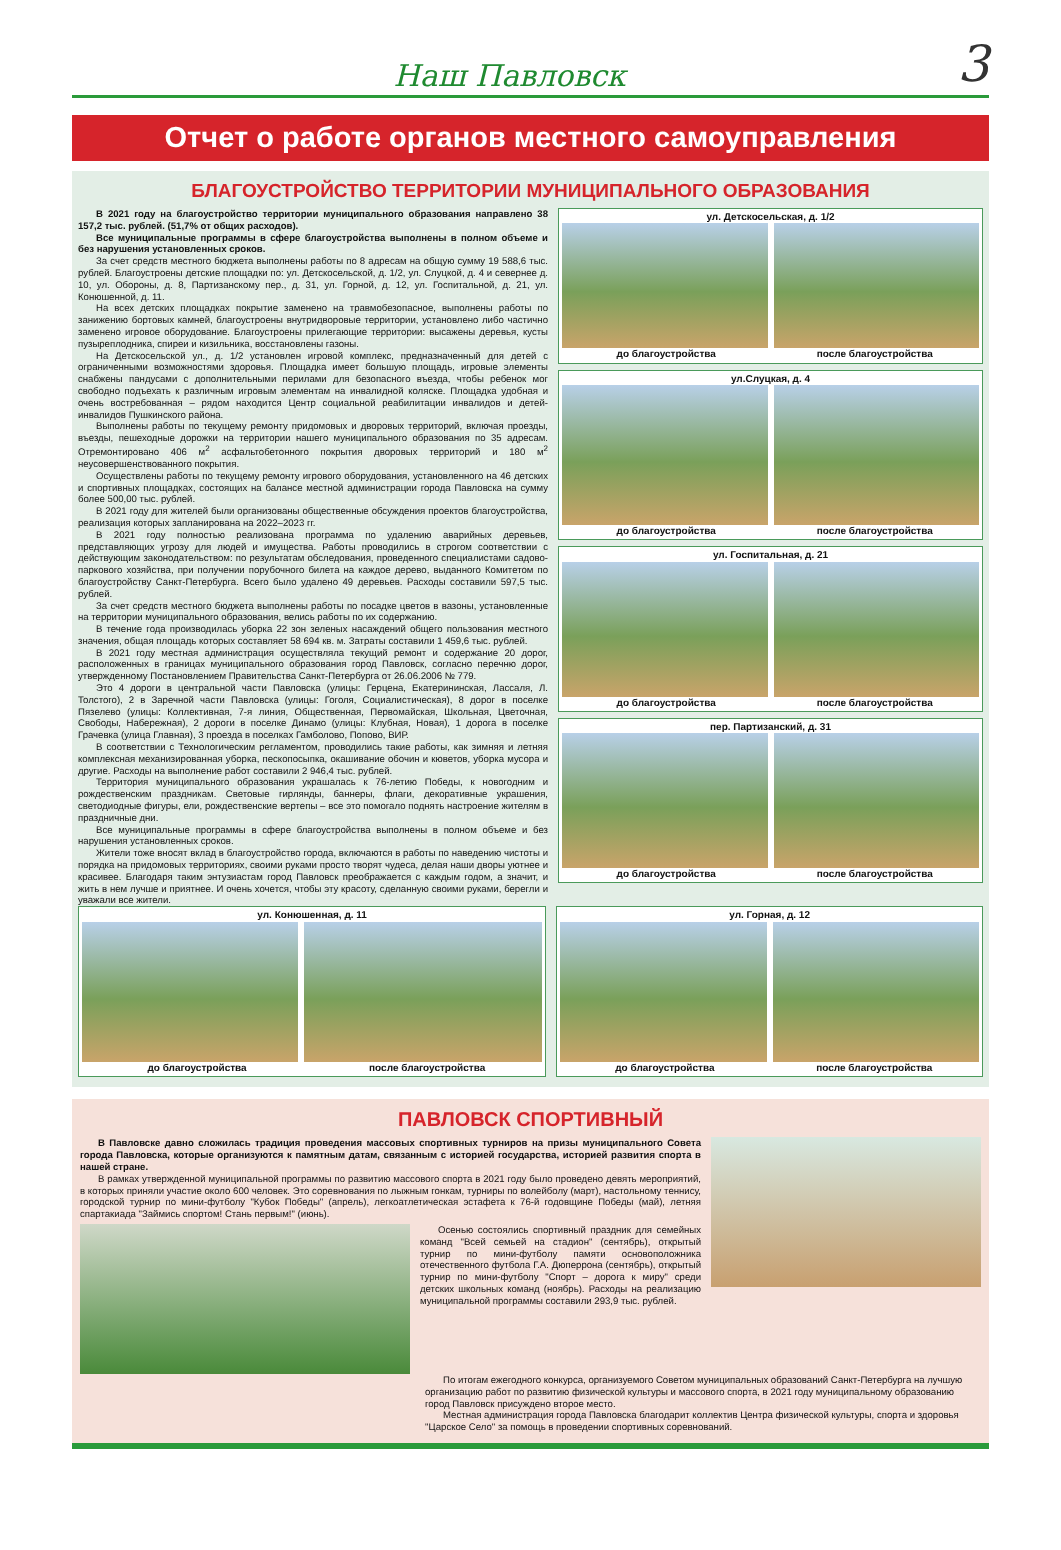Наш Павловск
3
Отчет о работе органов местного самоуправления
БЛАГОУСТРОЙСТВО ТЕРРИТОРИИ МУНИЦИПАЛЬНОГО ОБРАЗОВАНИЯ
В 2021 году на благоустройство территории муниципального образования направлено 38 157,2 тыс. рублей. (51,7% от общих расходов).
Все муниципальные программы в сфере благоустройства выполнены в полном объеме и без нарушения установленных сроков.
За счет средств местного бюджета выполнены работы по 8 адресам на общую сумму 19 588,6 тыс. рублей. Благоустроены детские площадки по: ул. Детскосельской, д. 1/2, ул. Слуцкой, д. 4 и севернее д. 10, ул. Обороны, д. 8, Партизанскому пер., д. 31, ул. Горной, д. 12, ул. Госпитальной, д. 21, ул. Конюшенной, д. 11.
На всех детских площадках покрытие заменено на травмобезопасное, выполнены работы по занижению бортовых камней, благоустроены внутридворовые территории, установлено либо частично заменено игровое оборудование. Благоустроены прилегающие территории: высажены деревья, кусты пузыреплодника, спиреи и кизильника, восстановлены газоны.
На Детскосельской ул., д. 1/2 установлен игровой комплекс, предназначенный для детей с ограниченными возможностями здоровья. Площадка имеет большую площадь, игровые элементы снабжены пандусами с дополнительными перилами для безопасного въезда, чтобы ребенок мог свободно подъехать к различным игровым элементам на инвалидной коляске. Площадка удобная и очень востребованная – рядом находится Центр социальной реабилитации инвалидов и детей-инвалидов Пушкинского района.
Выполнены работы по текущему ремонту придомовых и дворовых территорий, включая проезды, въезды, пешеходные дорожки на территории нашего муниципального образования по 35 адресам. Отремонтировано 406 м<sup>2</sup> асфальтобетонного покрытия дворовых территорий и 180 м<sup>2</sup> неусовершенствованного покрытия.
Осуществлены работы по текущему ремонту игрового оборудования, установленного на 46 детских и спортивных площадках, состоящих на балансе местной администрации города Павловска на сумму более 500,00 тыс. рублей.
В 2021 году для жителей были организованы общественные обсуждения проектов благоустройства, реализация которых запланирована на 2022–2023 гг.
В 2021 году полностью реализована программа по удалению аварийных деревьев, представляющих угрозу для людей и имущества. Работы проводились в строгом соответствии с действующим законодательством: по результатам обследования, проведенного специалистами садово-паркового хозяйства, при получении порубочного билета на каждое дерево, выданного Комитетом по благоустройству Санкт-Петербурга. Всего было удалено 49 деревьев. Расходы составили 597,5 тыс. рублей.
За счет средств местного бюджета выполнены работы по посадке цветов в вазоны, установленные на территории муниципального образования, велись работы по их содержанию.
В течение года производилась уборка 22 зон зеленых насаждений общего пользования местного значения, общая площадь которых составляет 58 694 кв. м. Затраты составили 1 459,6 тыс. рублей.
В 2021 году местная администрация осуществляла текущий ремонт и содержание 20 дорог, расположенных в границах муниципального образования город Павловск, согласно перечню дорог, утвержденному Постановлением Правительства Санкт-Петербурга от 26.06.2006 № 779.
Это 4 дороги в центральной части Павловска (улицы: Герцена, Екатерининская, Лассаля, Л. Толстого), 2 в Заречной части Павловска (улицы: Гоголя, Социалистическая), 8 дорог в поселке Пязелево (улицы: Коллективная, 7-я линия, Общественная, Первомайская, Школьная, Цветочная, Свободы, Набережная), 2 дороги в поселке Динамо (улицы: Клубная, Новая), 1 дорога в поселке Грачевка (улица Главная), 3 проезда в поселках Гамболово, Попово, ВИР.
В соответствии с Технологическим регламентом, проводились такие работы, как зимняя и летняя комплексная механизированная уборка, пескопосыпка, окашивание обочин и кюветов, уборка мусора и другие. Расходы на выполнение работ составили 2 946,4 тыс. рублей.
Территория муниципального образования украшалась к 76-летию Победы, к новогодним и рождественским праздникам. Световые гирлянды, баннеры, флаги, декоративные украшения, светодиодные фигуры, ели, рождественские вертепы – все это помогало поднять настроение жителям в праздничные дни.
Все муниципальные программы в сфере благоустройства выполнены в полном объеме и без нарушения установленных сроков.
Жители тоже вносят вклад в благоустройство города, включаются в работы по наведению чистоты и порядка на придомовых территориях, своими руками просто творят чудеса, делая наши дворы уютнее и красивее. Благодаря таким энтузиастам город Павловск преображается с каждым годом, а значит, и жить в нем лучше и приятнее. И очень хочется, чтобы эту красоту, сделанную своими руками, берегли и уважали все жители.
ул. Детскосельская, д. 1/2
до благоустройства после благоустройства
ул.Слуцкая, д. 4
до благоустройства после благоустройства
ул. Госпитальная, д. 21
до благоустройства после благоустройства
пер. Партизанский, д. 31
до благоустройства после благоустройства
ул. Конюшенная, д. 11
до благоустройства после благоустройства
ул. Горная, д. 12
до благоустройства после благоустройства
ПАВЛОВСК СПОРТИВНЫЙ
В Павловске давно сложилась традиция проведения массовых спортивных турниров на призы муниципального Совета города Павловска, которые организуются к памятным датам, связанным с историей государства, историей развития спорта в нашей стране.
В рамках утвержденной муниципальной программы по развитию массового спорта в 2021 году было проведено девять мероприятий, в которых приняли участие около 600 человек. Это соревнования по лыжным гонкам, турниры по волейболу (март), настольному теннису, городской турнир по мини-футболу "Кубок Победы" (апрель), легкоатлетическая эстафета к 76-й годовщине Победы (май), летняя спартакиада "Займись спортом! Стань первым!" (июнь).
Осенью состоялись спортивный праздник для семейных команд "Всей семьей на стадион" (сентябрь), открытый турнир по мини-футболу памяти основоположника отечественного футбола Г.А. Дюперрона (сентябрь), открытый турнир по мини-футболу "Спорт – дорога к миру" среди детских школьных команд (ноябрь). Расходы на реализацию муниципальной программы составили 293,9 тыс. рублей.
По итогам ежегодного конкурса, организуемого Советом муниципальных образований Санкт-Петербурга на лучшую организацию работ по развитию физической культуры и массового спорта, в 2021 году муниципальному образованию город Павловск присуждено второе место.
Местная администрация города Павловска благодарит коллектив Центра физической культуры, спорта и здоровья "Царское Село" за помощь в проведении спортивных соревнований.